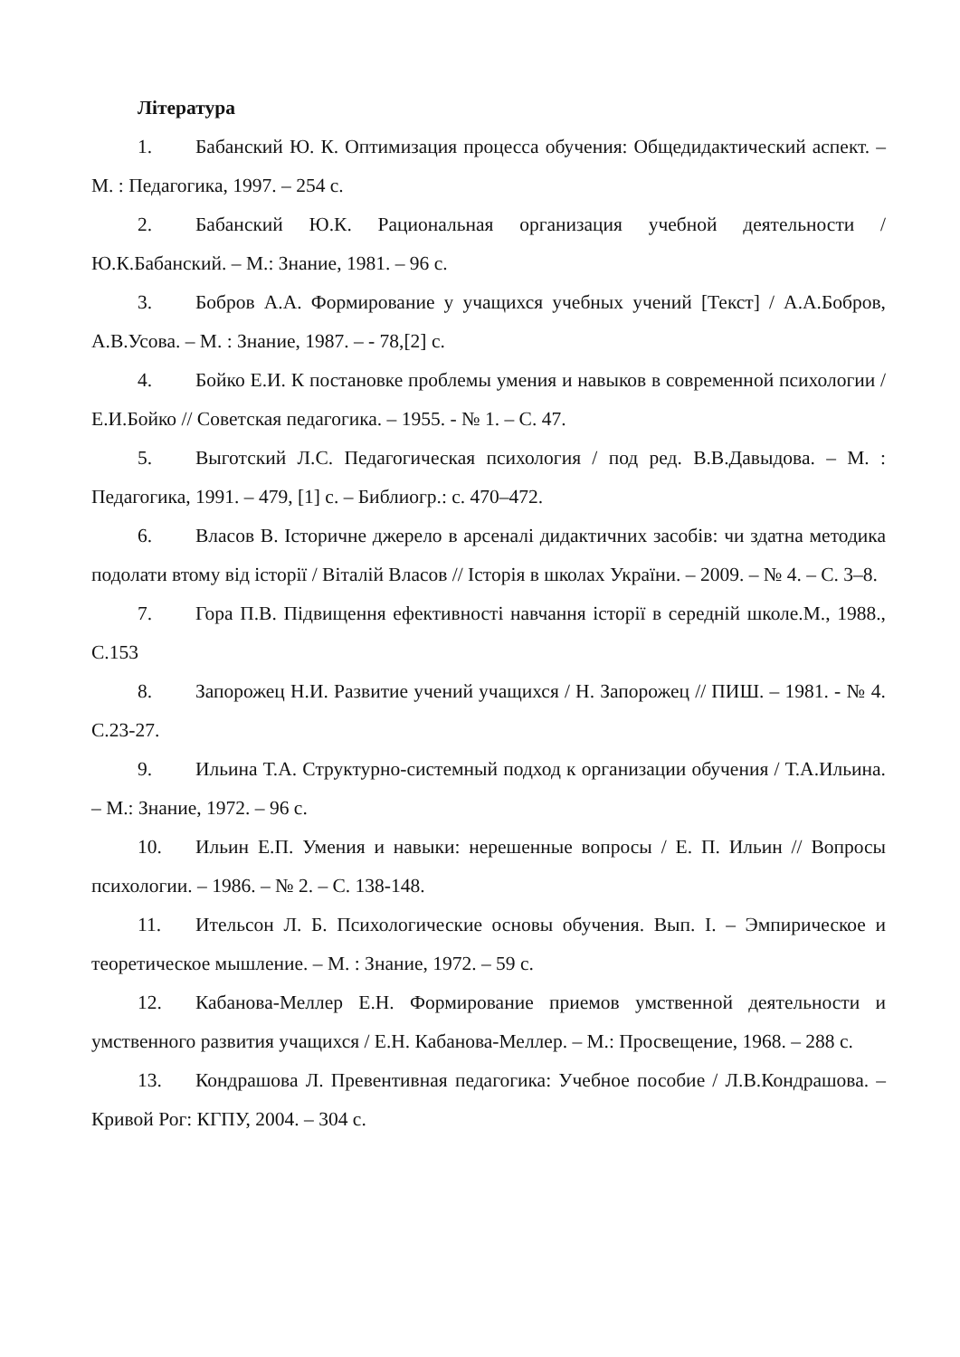Література
1. Бабанский Ю. К. Оптимизация процесса обучения: Общедидактический аспект. – М. : Педагогика, 1997. – 254 с.
2. Бабанский Ю.К. Рациональная организация учебной деятельности / Ю.К.Бабанский. – М.: Знание, 1981. – 96 с.
3. Бобров А.А. Формирование у учащихся учебных учений [Текст] / А.А.Бобров, А.В.Усова. – М. : Знание, 1987. – - 78,[2] с.
4. Бойко Е.И. К постановке проблемы умения и навыков в современной психологии / Е.И.Бойко // Советская педагогика. – 1955. - № 1. – С. 47.
5. Выготский Л.С. Педагогическая психология / под ред. В.В.Давыдова. – М. : Педагогика, 1991. – 479, [1] с. – Библиогр.: с. 470–472.
6. Власов В. Історичне джерело в арсеналі дидактичних засобів: чи здатна методика подолати втому від історії / Віталій Власов // Історія в школах України. – 2009. – № 4. – С. 3–8.
7. Гора П.В. Підвищення ефективності навчання історії в середній школе.М., 1988., С.153
8. Запорожец Н.И. Развитие учений учащихся / Н. Запорожец // ПИШ. – 1981. - № 4. С.23-27.
9. Ильина Т.А. Структурно-системный подход к организации обучения / Т.А.Ильина. – М.: Знание, 1972. – 96 с.
10. Ильин Е.П. Умения и навыки: нерешенные вопросы / Е. П. Ильин // Вопросы психологии. – 1986. – № 2. – С. 138-148.
11. Ительсон Л. Б. Психологические основы обучения. Вып. I. – Эмпирическое и теоретическое мышление. – М. : Знание, 1972. – 59 с.
12. Кабанова-Меллер Е.Н. Формирование приемов умственной деятельности и умственного развития учащихся / Е.Н. Кабанова-Меллер. – М.: Просвещение, 1968. – 288 с.
13. Кондрашова Л. Превентивная педагогика: Учебное пособие / Л.В.Кондрашова. – Кривой Рог: КГПУ, 2004. – 304 с.